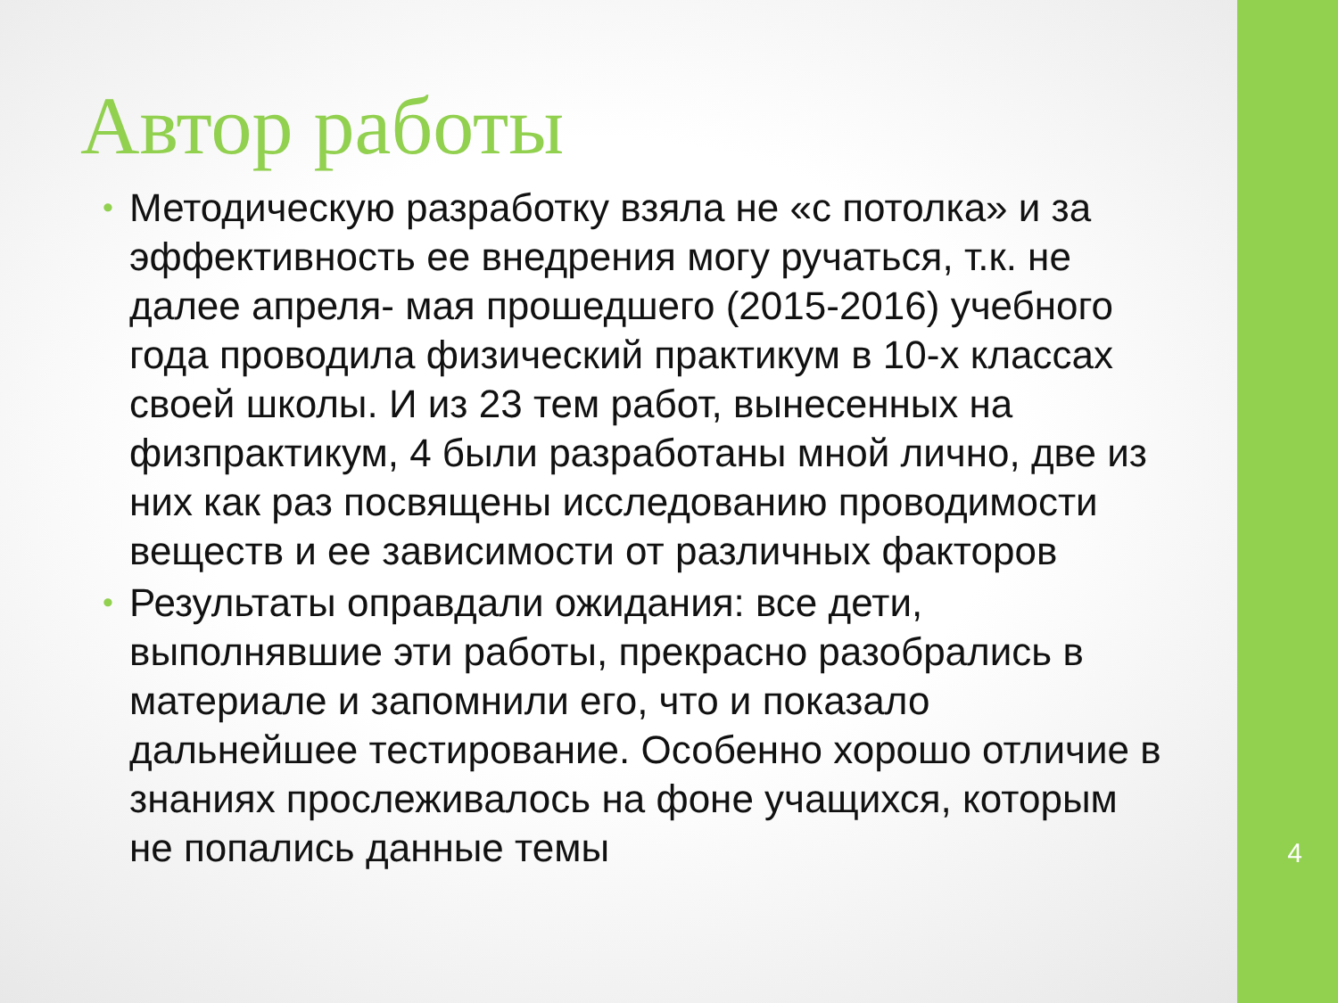4
Автор работы
• Методическую разработку взяла не «с потолка» и за эффективность ее внедрения могу ручаться, т.к. не далее апреля- мая прошедшего (2015-2016) учебного года проводила физический практикум в 10-х классах своей школы. И из 23 тем работ, вынесенных на физпрактикум, 4 были разработаны мной лично, две из них как раз посвящены исследованию проводимости веществ и ее зависимости от различных факторов
• Результаты оправдали ожидания: все дети, выполнявшие эти работы, прекрасно разобрались в материале и запомнили его, что и показало дальнейшее тестирование. Особенно хорошо отличие в знаниях прослеживалось на фоне учащихся, которым не попались данные темы